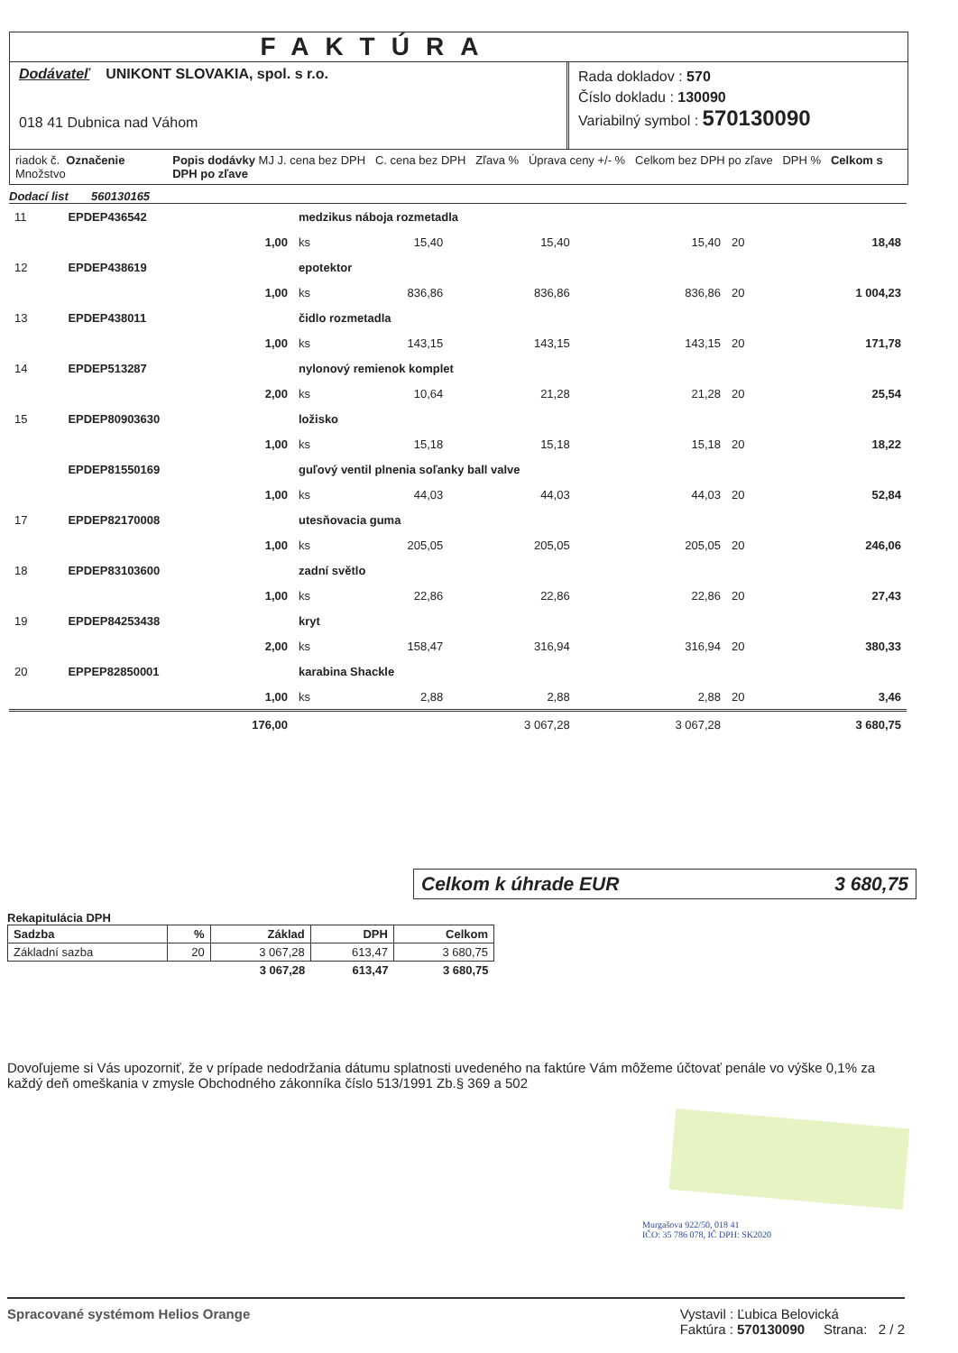FAKTÚRA
Dodávateľ UNIKONT SLOVAKIA, spol. s r.o.
018 41 Dubnica nad Váhom
Rada dokladov : 570
Číslo dokladu : 130090
Variabilný symbol : 570130090
riadok č. Označenie Množstvo Popis dodávky MJ J. cena bez DPH C. cena bez DPH Zľava % Úprava ceny +/- % Celkom bez DPH po zľave DPH % Celkom s DPH po zľave
Dodací list 560130165
| 11 | EPDEP436542 | medzikus náboja rozmetadla | | | | | | |
| | 1,00 | ks | 15,40 | 15,40 | | 15,40 | 20 | 18,48 |
| 12 | EPDEP438619 | epotektor | | | | | | |
| | 1,00 | ks | 836,86 | 836,86 | | 836,86 | 20 | 1 004,23 |
| 13 | EPDEP438011 | čidlo rozmetadla | | | | | | |
| | 1,00 | ks | 143,15 | 143,15 | | 143,15 | 20 | 171,78 |
| 14 | EPDEP513287 | nylonový remienok komplet | | | | | | |
| | 2,00 | ks | 10,64 | 21,28 | | 21,28 | 20 | 25,54 |
| 15 | EPDEP80903630 | ložisko | | | | | | |
| | 1,00 | ks | 15,18 | 15,18 | | 15,18 | 20 | 18,22 |
| | EPDEP81550169 | guľový ventil plnenia soľanky ball valve | | | | | | |
| | 1,00 | ks | 44,03 | 44,03 | | 44,03 | 20 | 52,84 |
| 17 | EPDEP82170008 | utesňovacia guma | | | | | | |
| | 1,00 | ks | 205,05 | 205,05 | | 205,05 | 20 | 246,06 |
| 18 | EPDEP83103600 | zadní světlo | | | | | | |
| | 1,00 | ks | 22,86 | 22,86 | | 22,86 | 20 | 27,43 |
| 19 | EPDEP84253438 | kryt | | | | | | |
| | 2,00 | ks | 158,47 | 316,94 | | 316,94 | 20 | 380,33 |
| 20 | EPPEP82850001 | karabina Shackle | | | | | | |
| | 1,00 | ks | 2,88 | 2,88 | | 2,88 | 20 | 3,46 |
| | 176,00 | | | 3 067,28 | | 3 067,28 | | 3 680,75 |
Celkom k úhrade EUR 3 680,75
Rekapitulácia DPH
| Sadzba | % | Základ | DPH | Celkom |
| --- | --- | --- | --- | --- |
| Základní sazba | 20 | 3 067,28 | 613,47 | 3 680,75 |
| | | 3 067,28 | 613,47 | 3 680,75 |
Dovoľujeme si Vás upozorniť, že v prípade nedodržania dátumu splatnosti uvedeného na faktúre Vám môžeme účtovať penále vo výške 0,1% za každý deň omeškania v zmysle Obchodného zákonníka číslo 513/1991 Zb.§ 369 a 502
Murgašova 922/50, 018 41
IČO: 35 786 078, IČ DPH: SK2020
Spracované systémom Helios Orange Vystavil : Ľubica Belovická
Faktúra : 570130090 Strana: 2 / 2